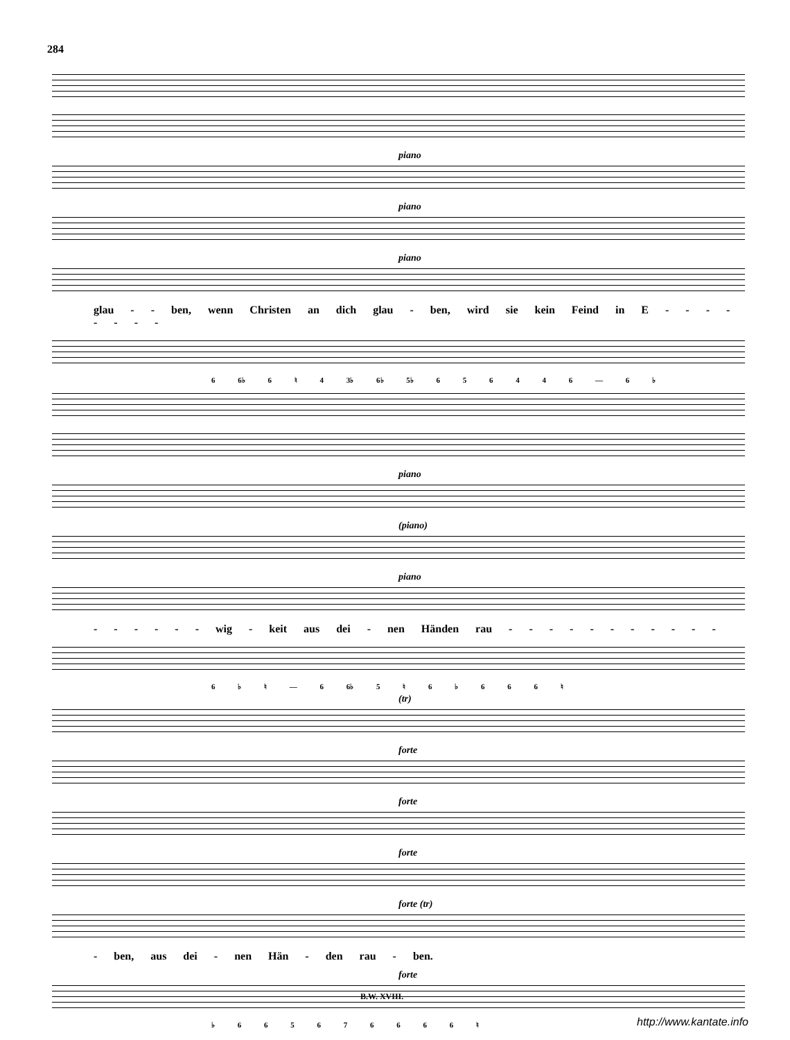284
piano
piano
piano
glau - - ben, wenn Christen an dich glau - ben, wird sie kein Feind in E - - - - - - - -
6 6♭ 6 ♮ 4 3♭ 6♭ 5♭ 6 5 6 4 4 6 — 6 ♭
piano
(piano)
piano
- - - - - - wig - keit aus dei - nen Händen rau - - - - - - - - - - -
6 ♭ ♮ — 6 6♭ 5 ♮ 6 ♭ 6 6 6 ♮
(tr)
forte
forte
forte
forte (tr)
- ben, aus dei - nen Hän - den rau - ben.
forte
♭ 6 6 5 6 7 6 6 6 6 ♮
B.W. XVIII.
http://www.kantate.info